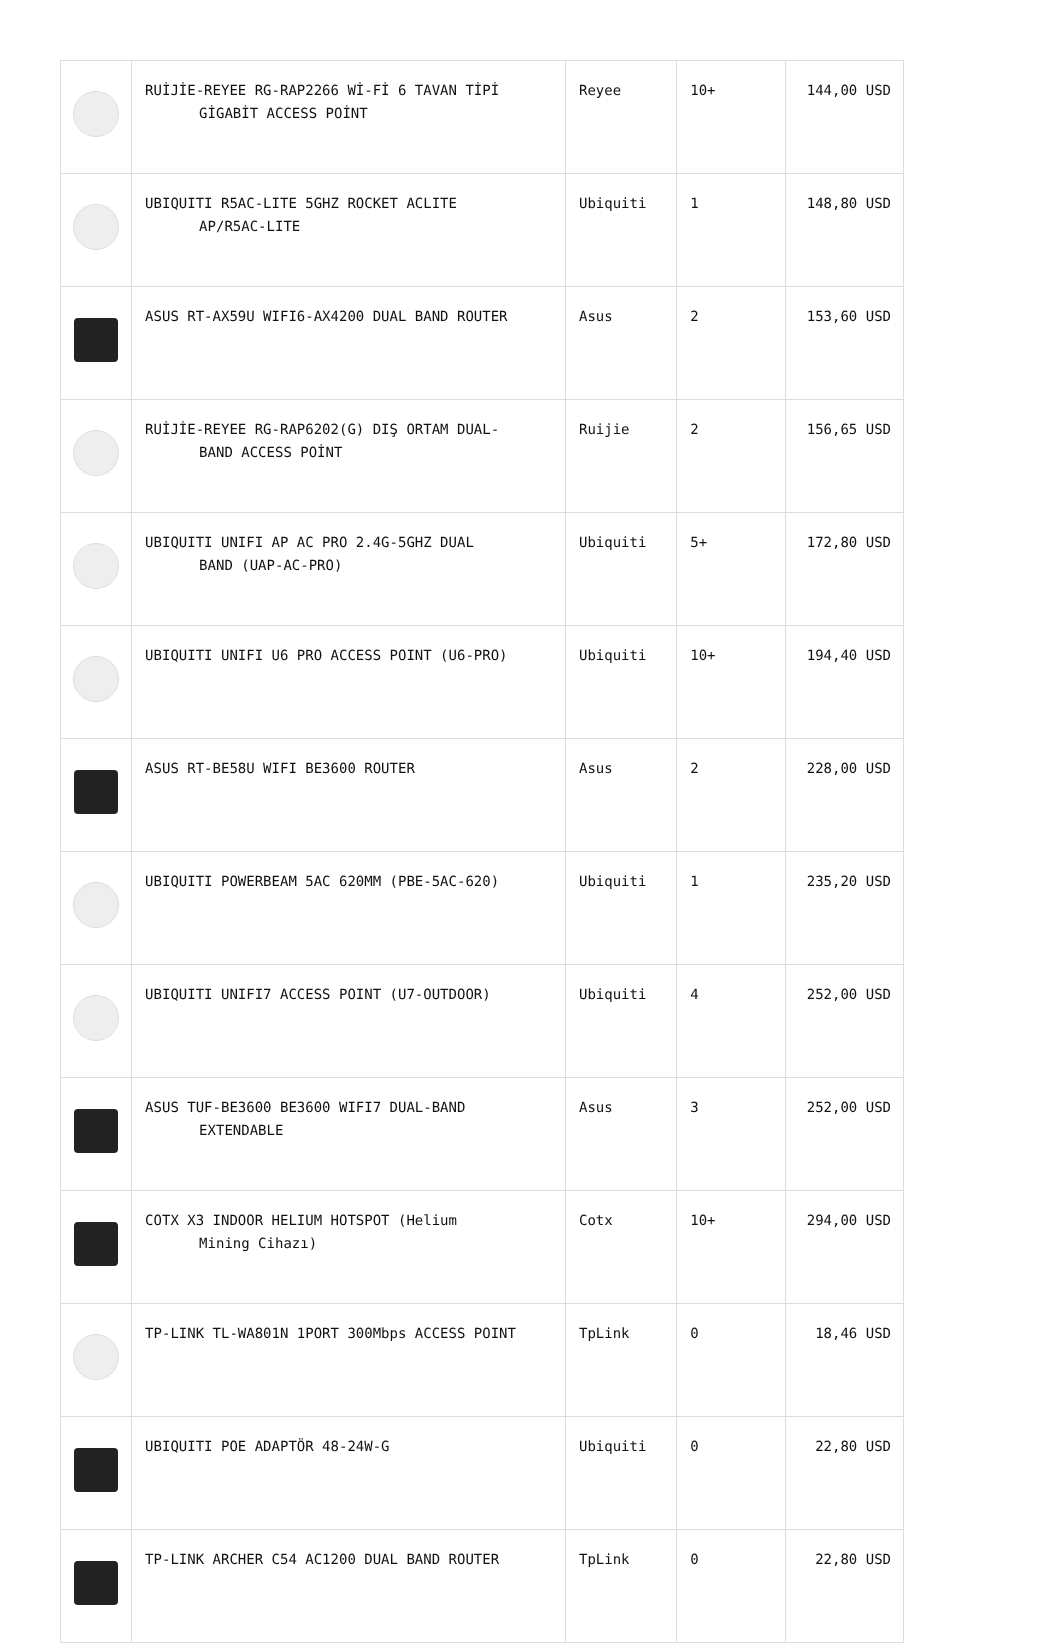| | RUİJİE-REYEE RG-RAP2266 Wİ-Fİ 6 TAVAN TİPİ GİGABİT ACCESS POİNT | Reyee | 10+ | 144,00 USD |
| | UBIQUITI R5AC-LITE 5GHZ ROCKET ACLITE AP/R5AC-LITE | Ubiquiti | 1 | 148,80 USD |
| | ASUS RT-AX59U WIFI6-AX4200 DUAL BAND ROUTER | Asus | 2 | 153,60 USD |
| | RUİJİE-REYEE RG-RAP6202(G) DIŞ ORTAM DUAL- BAND ACCESS POİNT | Ruijie | 2 | 156,65 USD |
| | UBIQUITI UNIFI AP AC PRO 2.4G-5GHZ DUAL BAND (UAP-AC-PRO) | Ubiquiti | 5+ | 172,80 USD |
| | UBIQUITI UNIFI U6 PRO ACCESS POINT (U6-PRO) | Ubiquiti | 10+ | 194,40 USD |
| | ASUS RT-BE58U WIFI BE3600 ROUTER | Asus | 2 | 228,00 USD |
| | UBIQUITI POWERBEAM 5AC 620MM (PBE-5AC-620) | Ubiquiti | 1 | 235,20 USD |
| | UBIQUITI UNIFI7 ACCESS POINT (U7-OUTDOOR) | Ubiquiti | 4 | 252,00 USD |
| | ASUS TUF-BE3600 BE3600 WIFI7 DUAL-BAND EXTENDABLE | Asus | 3 | 252,00 USD |
| | COTX X3 INDOOR HELIUM HOTSPOT (Helium Mining Cihazı) | Cotx | 10+ | 294,00 USD |
| | TP-LINK TL-WA801N 1PORT 300Mbps ACCESS POINT | TpLink | 0 | 18,46 USD |
| | UBIQUITI POE ADAPTÖR 48-24W-G | Ubiquiti | 0 | 22,80 USD |
| | TP-LINK ARCHER C54 AC1200 DUAL BAND ROUTER | TpLink | 0 | 22,80 USD |